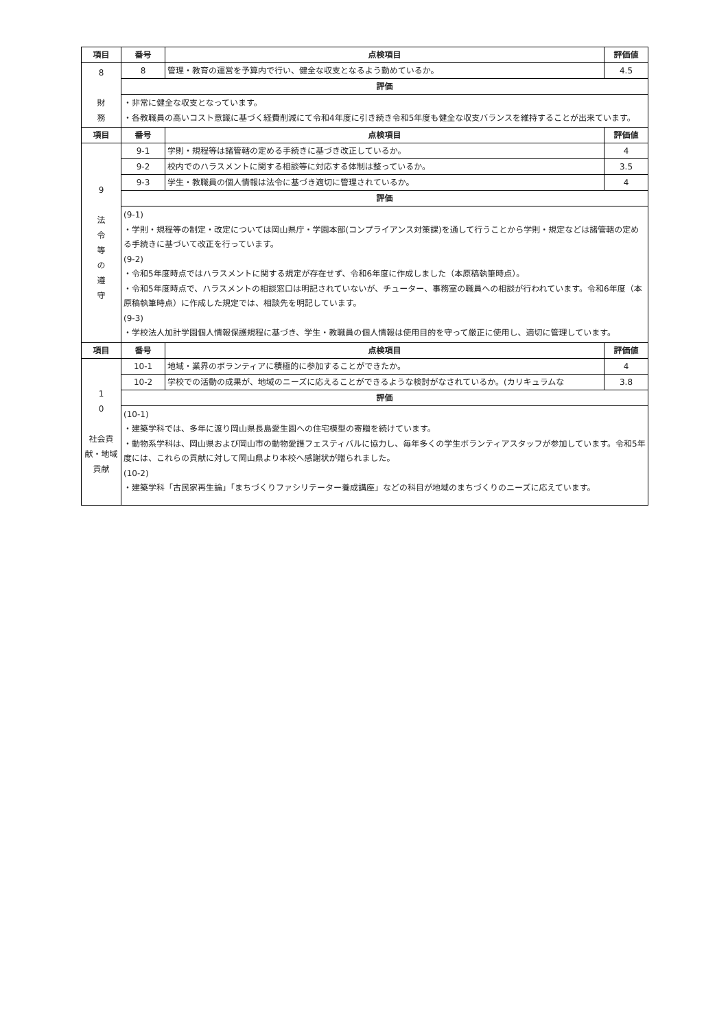| 項目 | 番号 | 点検項目 | 評価値 |
| --- | --- | --- | --- |
| 8 財 務 | 8 | 管理・教育の運営を予算内で行い、健全な収支となるよう勤めているか。 | 4.5 |
| | 評価 | | |
| | ・非常に健全な収支となっています。 ・各教職員の高いコスト意識に基づく経費削減にて令和4年度に引き続き令和5年度も健全な収支バランスを維持することが出来ています。 | | |
| 項目 | 番号 | 点検項目 | 評価値 |
| 9 法 令 等 の 遵 守 | 9-1 | 学則・規程等は諸管轄の定める手続きに基づき改正しているか。 | 4 |
| | 9-2 | 校内でのハラスメントに関する相談等に対応する体制は整っているか。 | 3.5 |
| | 9-3 | 学生・教職員の個人情報は法令に基づき適切に管理されているか。 | 4 |
| | 評価 | | |
| | (9-1) ・学則・規程等の制定・改定については岡山県庁・学園本部(コンプライアンス対策課)を通して行うことから学則・規定などは諸管轄の定める手続きに基づいて改正を行っています。 (9-2) ・令和5年度時点ではハラスメントに関する規定が存在せず、令和6年度に作成しました（本原稿執筆時点）。 ・令和5年度時点で、ハラスメントの相談窓口は明記されていないが、チューター、事務室の職員への相談が行われています。令和6年度（本原稿執筆時点）に作成した規定では、相談先を明記しています。 (9-3) ・学校法人加計学園個人情報保護規程に基づき、学生・教職員の個人情報は使用目的を守って厳正に使用し、適切に管理しています。 | | |
| 項目 | 番号 | 点検項目 | 評価値 |
| 1 0 社会貢献・地域貢献 | 10-1 | 地域・業界のボランティアに積極的に参加することができたか。 | 4 |
| | 10-2 | 学校での活動の成果が、地域のニーズに応えることができるような検討がなされているか。(カリキュラムな | 3.8 |
| | 評価 | | |
| | (10-1) ・建築学科では、多年に渡り岡山県長島愛生園への住宅模型の寄贈を続けています。 ・動物系学科は、岡山県および岡山市の動物愛護フェスティバルに協力し、毎年多くの学生ボランティアスタッフが参加しています。令和5年度には、これらの貢献に対して岡山県より本校へ感謝状が贈られました。 (10-2) ・建築学科「古民家再生論」「まちづくりファシリテーター養成講座」などの科目が地域のまちづくりのニーズに応えています。 | | |